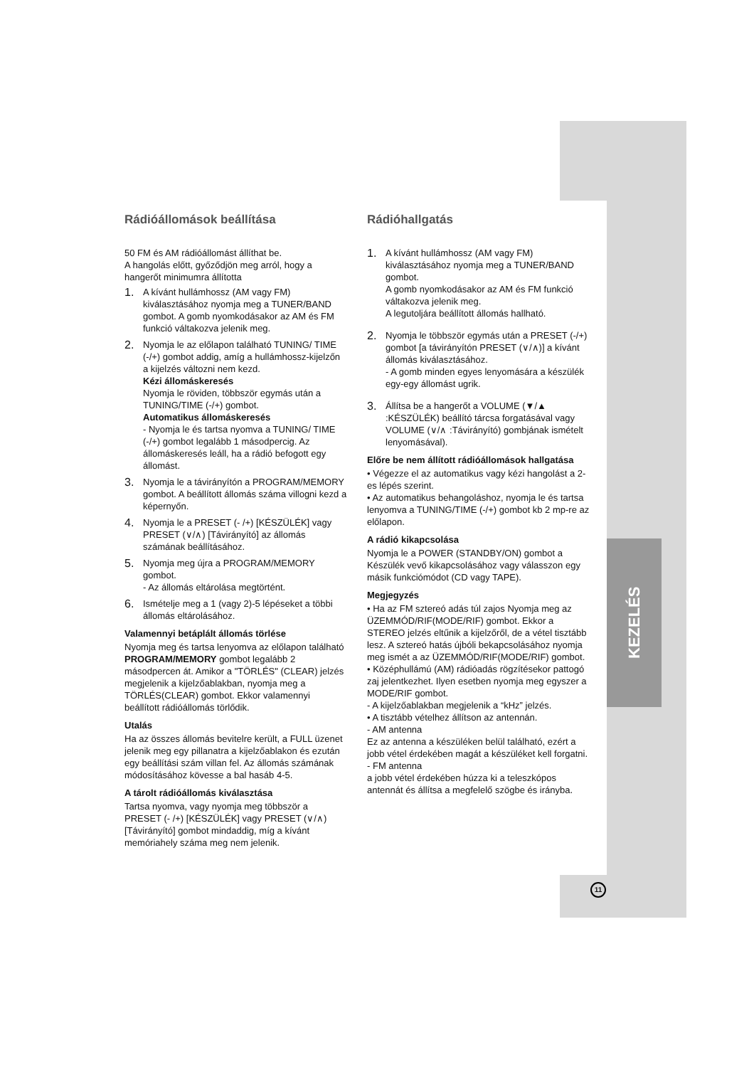KEZELÉS
Rádióállomások beállítása
50 FM és AM rádióállomást állíthat be.
A hangolás előtt, győződjön meg arról, hogy a hangerőt minimumra állította
1. A kívánt hullámhossz (AM vagy FM) kiválasztásához nyomja meg a TUNER/BAND gombot. A gomb nyomkodásakor az AM és FM funkció váltakozva jelenik meg.
2. Nyomja le az előlapon található TUNING/ TIME (-/+) gombot addig, amíg a hullámhossz-kijelzőn a kijelzés változni nem kezd.
Kézi állomáskeresés
Nyomja le röviden, többször egymás után a TUNING/TIME (-/+) gombot.
Automatikus állomáskeresés
- Nyomja le és tartsa nyomva a TUNING/ TIME (-/+) gombot legalább 1 másodpercig. Az állomáskeresés leáll, ha a rádió befogott egy állomást.
3. Nyomja le a távirányítón a PROGRAM/MEMORY gombot. A beállított állomás száma villogni kezd a képernyőn.
4. Nyomja le a PRESET (- /+) [KÉSZÜLÉK] vagy PRESET (∨/∧) [Távirányító] az állomás számának beállításához.
5. Nyomja meg újra a PROGRAM/MEMORY gombot.
- Az állomás eltárolása megtörtént.
6. Ismételje meg a 1 (vagy 2)-5 lépéseket a többi állomás eltárolásához.
Valamennyi betáplált állomás törlése
Nyomja meg és tartsa lenyomva az előlapon található PROGRAM/MEMORY gombot legalább 2 másodpercen át. Amikor a "TÖRLÉS" (CLEAR) jelzés megjelenik a kijelzőablakban, nyomja meg a TÖRLÉS(CLEAR) gombot. Ekkor valamennyi beállított rádióállomás törlődik.
Utalás
Ha az összes állomás bevitelre került, a FULL üzenet jelenik meg egy pillanatra a kijelzőablakon és ezután egy beállítási szám villan fel. Az állomás számának módosításához kövesse a bal hasáb 4-5.
A tárolt rádióállomás kiválasztása
Tartsa nyomva, vagy nyomja meg többször a PRESET (- /+) [KÉSZÜLÉK] vagy PRESET (∨/∧) [Távirányító] gombot mindaddig, míg a kívánt memóriahely száma meg nem jelenik.
Rádióhallgatás
1. A kívánt hullámhossz (AM vagy FM) kiválasztásához nyomja meg a TUNER/BAND gombot.
A gomb nyomkodásakor az AM és FM funkció váltakozva jelenik meg.
A legutoljára beállított állomás hallható.
2. Nyomja le többször egymás után a PRESET (-/+) gombot [a távirányítón PRESET (∨/∧)] a kívánt állomás kiválasztásához.
- A gomb minden egyes lenyomására a készülék egy-egy állomást ugrik.
3. Állítsa be a hangerőt a VOLUME (▼/▲ :KÉSZÜLÉK) beállító tárcsa forgatásával vagy VOLUME (∨/∧ :Távirányító) gombjának ismételt lenyomásával).
Előre be nem állított rádióállomások hallgatása
• Végezze el az automatikus vagy kézi hangolást a 2-es lépés szerint.
• Az automatikus behangoláshoz, nyomja le és tartsa lenyomva a TUNING/TIME (-/+) gombot kb 2 mp-re az előlapon.
A rádió kikapcsolása
Nyomja le a POWER (STANDBY/ON) gombot a Készülék vevő kikapcsolásához vagy válasszon egy másik funkciómódot (CD vagy TAPE).
Megjegyzés
• Ha az FM sztereó adás túl zajos Nyomja meg az ÜZEMMÓD/RIF(MODE/RIF) gombot. Ekkor a STEREO jelzés eltűnik a kijelzőről, de a vétel tisztább lesz. A sztereó hatás újbóli bekapcsolásához nyomja meg ismét a az ÜZEMMÓD/RIF(MODE/RIF) gombot.
• Középhullámú (AM) rádióadás rögzítésekor pattogó zaj jelentkezhet. Ilyen esetben nyomja meg egyszer a MODE/RIF gombot.
- A kijelzőablakban megjelenik a “kHz” jelzés.
• A tisztább vételhez állítson az antennán.
- AM antenna
Ez az antenna a készüléken belül található, ezért a jobb vétel érdekében magát a készüléket kell forgatni.
- FM antenna
a jobb vétel érdekében húzza ki a teleszkópos antennát és állítsa a megfelelő szögbe és irányba.
11